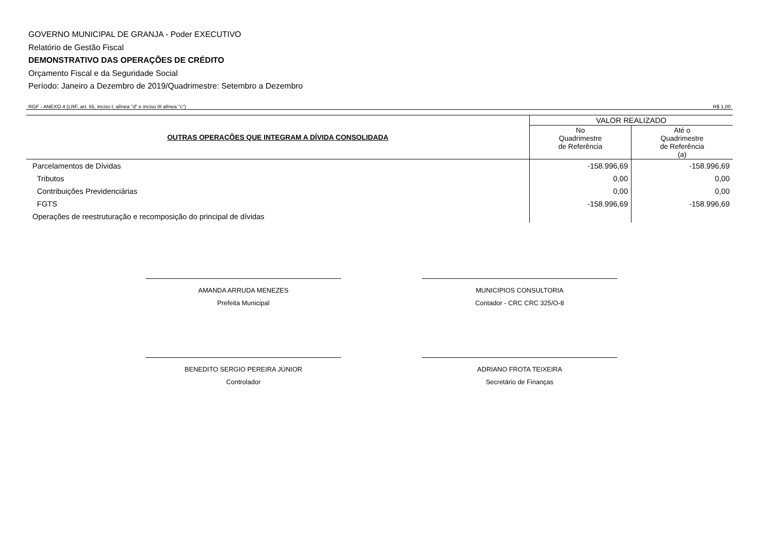GOVERNO MUNICIPAL DE GRANJA - Poder EXECUTIVO
Relatório de Gestão Fiscal
DEMONSTRATIVO DAS OPERAÇÕES DE CRÉDITO
Orçamento Fiscal e da Seguridade Social
Período: Janeiro a Dezembro de 2019/Quadrimestre: Setembro a Dezembro
RGF - ANEXO 4 (LRF, art. 55, inciso I, alínea "d" e inciso III alínea "c") R$ 1,00
| OUTRAS OPERAÇÕES QUE INTEGRAM A DÍVIDA CONSOLIDADA | VALOR REALIZADO | |
| --- | --- | --- |
| | No Quadrimestre de Referência | Até o Quadrimestre de Referência (a) |
| Parcelamentos de Dívidas | -158.996,69 | -158.996,69 |
| Tributos | 0,00 | 0,00 |
| Contribuições Previdenciárias | 0,00 | 0,00 |
| FGTS | -158.996,69 | -158.996,69 |
| Operações de reestruturação e recomposição do principal de dívidas | | |
AMANDA ARRUDA MENEZES
Prefeita Municipal
MUNICIPIOS CONSULTORIA
Contador - CRC CRC 325/O-8
BENEDITO SERGIO PEREIRA JÚNIOR
Controlador
ADRIANO FROTA TEIXEIRA
Secretário de Finanças